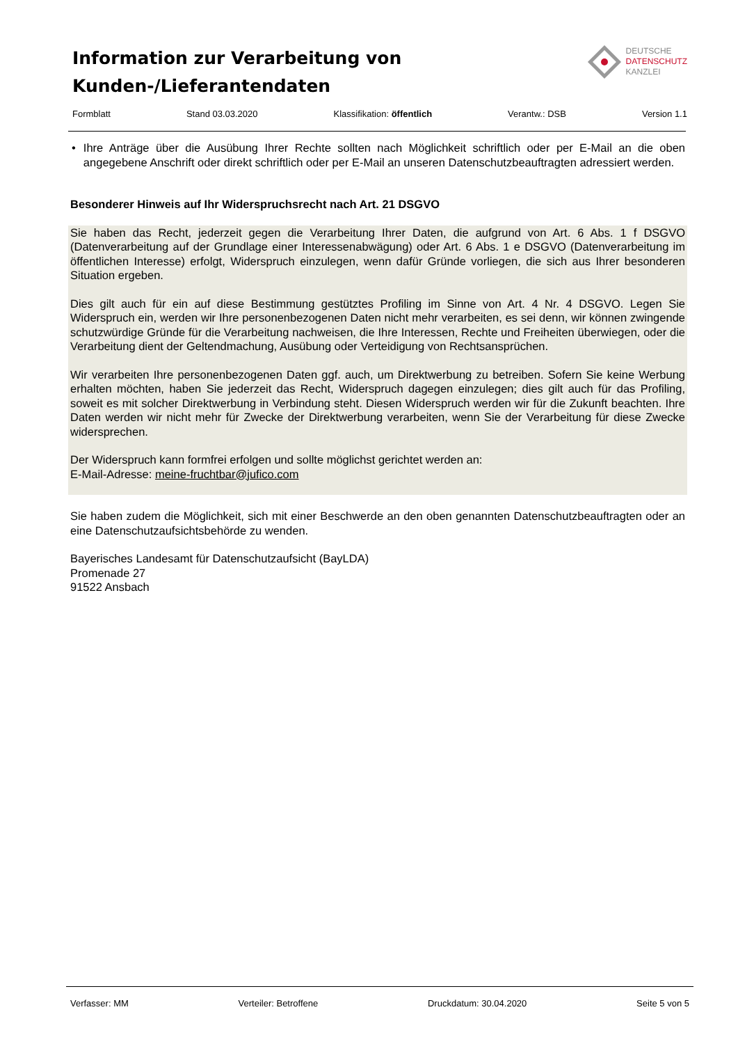Information zur Verarbeitung von
Kunden-/Lieferantendaten
DEUTSCHE
DATENSCHUTZ
KANZLEI
Formblatt Stand 03.03.2020 Klassifikation: öffentlich Verantw.: DSB Version 1.1
• Ihre Anträge über die Ausübung Ihrer Rechte sollten nach Möglichkeit schriftlich oder per E-Mail an die oben angegebene Anschrift oder direkt schriftlich oder per E-Mail an unseren Datenschutzbeauftragten adressiert werden.
Besonderer Hinweis auf Ihr Widerspruchsrecht nach Art. 21 DSGVO
Sie haben das Recht, jederzeit gegen die Verarbeitung Ihrer Daten, die aufgrund von Art. 6 Abs. 1 f DSGVO (Datenverarbeitung auf der Grundlage einer Interessenabwägung) oder Art. 6 Abs. 1 e DSGVO (Datenverarbeitung im öffentlichen Interesse) erfolgt, Widerspruch einzulegen, wenn dafür Gründe vorliegen, die sich aus Ihrer besonderen Situation ergeben.
Dies gilt auch für ein auf diese Bestimmung gestütztes Profiling im Sinne von Art. 4 Nr. 4 DSGVO. Legen Sie Widerspruch ein, werden wir Ihre personenbezogenen Daten nicht mehr verarbeiten, es sei denn, wir können zwingende schutzwürdige Gründe für die Verarbeitung nachweisen, die Ihre Interessen, Rechte und Freiheiten überwiegen, oder die Verarbeitung dient der Geltendmachung, Ausübung oder Verteidigung von Rechtsansprüchen.
Wir verarbeiten Ihre personenbezogenen Daten ggf. auch, um Direktwerbung zu betreiben. Sofern Sie keine Werbung erhalten möchten, haben Sie jederzeit das Recht, Widerspruch dagegen einzulegen; dies gilt auch für das Profiling, soweit es mit solcher Direktwerbung in Verbindung steht. Diesen Widerspruch werden wir für die Zukunft beachten. Ihre Daten werden wir nicht mehr für Zwecke der Direktwerbung verarbeiten, wenn Sie der Verarbeitung für diese Zwecke widersprechen.
Der Widerspruch kann formfrei erfolgen und sollte möglichst gerichtet werden an:
E-Mail-Adresse: meine-fruchtbar@jufico.com
Sie haben zudem die Möglichkeit, sich mit einer Beschwerde an den oben genannten Datenschutzbeauftragten oder an eine Datenschutzaufsichtsbehörde zu wenden.
Bayerisches Landesamt für Datenschutzaufsicht (BayLDA)
Promenade 27
91522 Ansbach
Verfasser: MM Verteiler: Betroffene Druckdatum: 30.04.2020 Seite 5 von 5